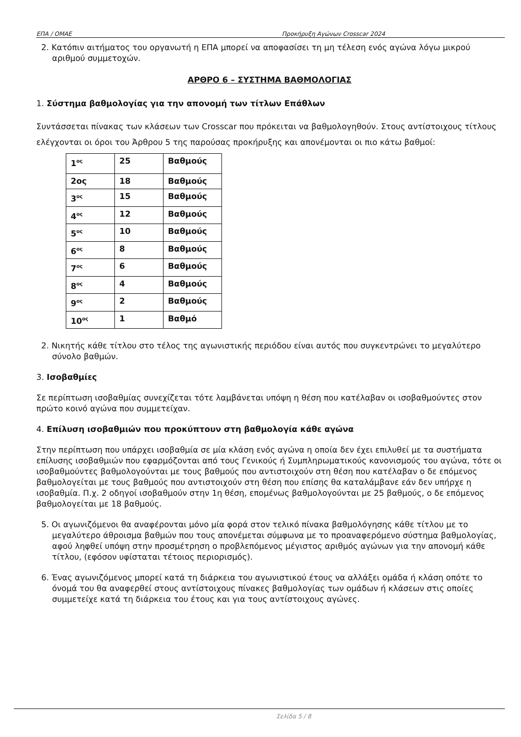ΕΠΑ / ΟΜΑΕ Προκήρυξη Αγώνων Crosscar 2024
2. Κατόπιν αιτήματος του οργανωτή η ΕΠΑ μπορεί να αποφασίσει τη μη τέλεση ενός αγώνα λόγω μικρού αριθμού συμμετοχών.
ΑΡΘΡΟ 6 – ΣΥΣΤΗΜΑ ΒΑΘΜΟΛΟΓΙΑΣ
1. Σύστημα βαθμολογίας για την απονομή των τίτλων Επάθλων
Συντάσσεται πίνακας των κλάσεων των Crosscar που πρόκειται να βαθμολογηθούν. Στους αντίστοιχους τίτλους ελέγχονται οι όροι του Άρθρου 5 της παρούσας προκήρυξης και απονέμονται οι πιο κάτω βαθμοί:
| 1<sup>ος</sup> | 25 | Βαθμούς |
| 2ος | 18 | Βαθμούς |
| 3<sup>ος</sup> | 15 | Βαθμούς |
| 4<sup>ος</sup> | 12 | Βαθμούς |
| 5<sup>ος</sup> | 10 | Βαθμούς |
| 6<sup>ος</sup> | 8 | Βαθμούς |
| 7<sup>ος</sup> | 6 | Βαθμούς |
| 8<sup>ος</sup> | 4 | Βαθμούς |
| 9<sup>ος</sup> | 2 | Βαθμούς |
| 10<sup>ος</sup> | 1 | Βαθμό |
2. Νικητής κάθε τίτλου στο τέλος της αγωνιστικής περιόδου είναι αυτός που συγκεντρώνει το μεγαλύτερο σύνολο βαθμών.
3. Ισοβαθμίες
Σε περίπτωση ισοβαθμίας συνεχίζεται τότε λαμβάνεται υπόψη η θέση που κατέλαβαν οι ισοβαθμούντες στον πρώτο κοινό αγώνα που συμμετείχαν.
4. Επίλυση ισοβαθμιών που προκύπτουν στη βαθμολογία κάθε αγώνα
Στην περίπτωση που υπάρχει ισοβαθμία σε μία κλάση ενός αγώνα η οποία δεν έχει επιλυθεί με τα συστήματα επίλυσης ισοβαθμιών που εφαρμόζονται από τους Γενικούς ή Συμπληρωματικούς κανονισμούς του αγώνα, τότε οι ισοβαθμούντες βαθμολογούνται με τους βαθμούς που αντιστοιχούν στη θέση που κατέλαβαν ο δε επόμενος βαθμολογείται με τους βαθμούς που αντιστοιχούν στη θέση που επίσης θα καταλάμβανε εάν δεν υπήρχε η ισοβαθμία. Π.χ. 2 οδηγοί ισοβαθμούν στην 1η θέση, επομένως βαθμολογούνται με 25 βαθμούς, ο δε επόμενος βαθμολογείται με 18 βαθμούς.
5. Οι αγωνιζόμενοι θα αναφέρονται μόνο μία φορά στον τελικό πίνακα βαθμολόγησης κάθε τίτλου με το μεγαλύτερο άθροισμα βαθμών που τους απονέμεται σύμφωνα με το προαναφερόμενο σύστημα βαθμολογίας, αφού ληφθεί υπόψη στην προσμέτρηση ο προβλεπόμενος μέγιστος αριθμός αγώνων για την απονομή κάθε τίτλου, (εφόσον υφίσταται τέτοιος περιορισμός).
6. Ένας αγωνιζόμενος μπορεί κατά τη διάρκεια του αγωνιστικού έτους να αλλάξει ομάδα ή κλάση οπότε το όνομά του θα αναφερθεί στους αντίστοιχους πίνακες βαθμολογίας των ομάδων ή κλάσεων στις οποίες συμμετείχε κατά τη διάρκεια του έτους και για τους αντίστοιχους αγώνες.
Σελίδα 5 / 8